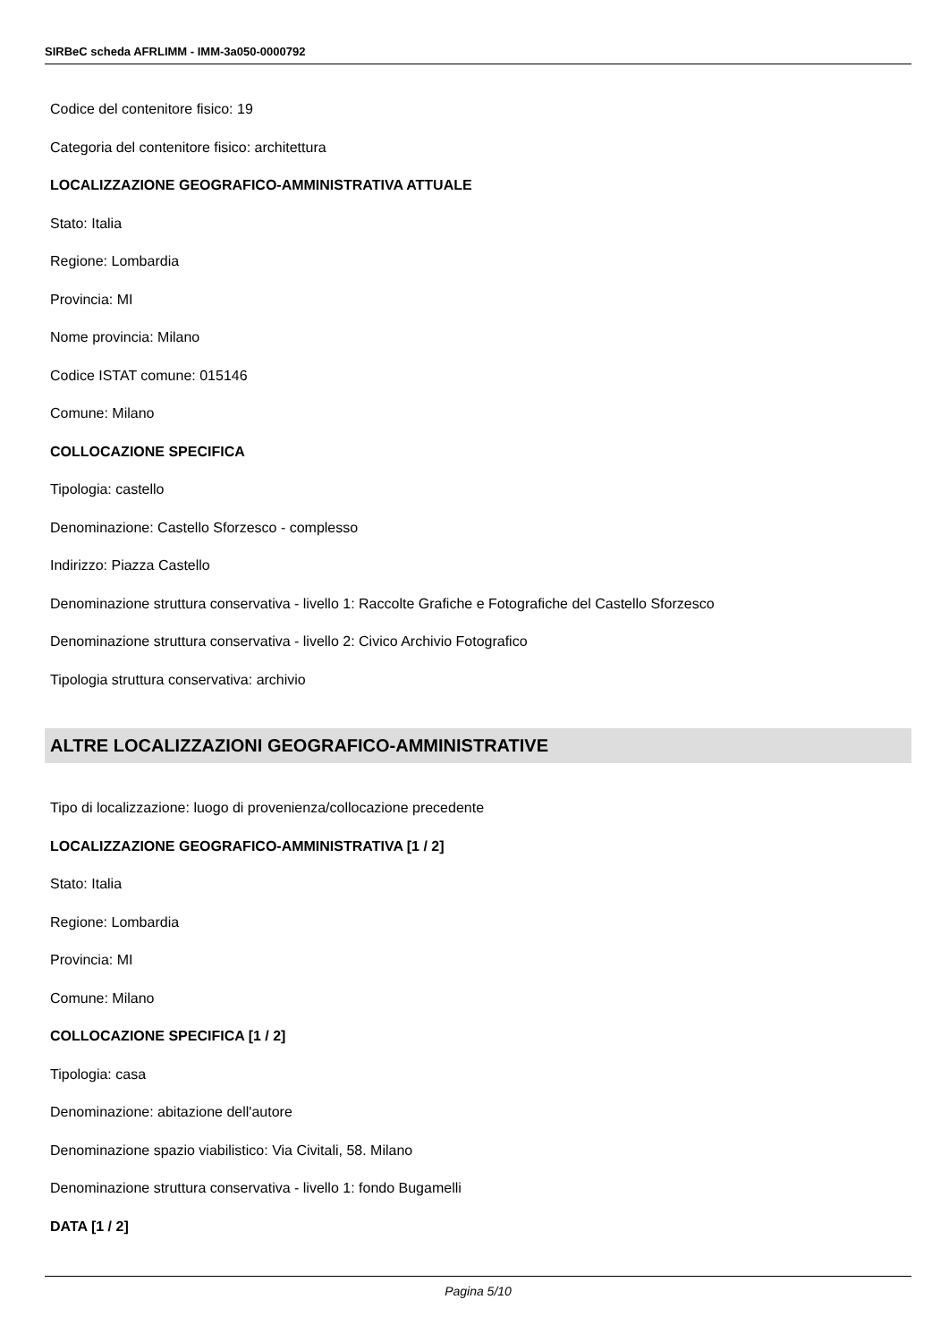SIRBeC scheda AFRLIMM - IMM-3a050-0000792
Codice del contenitore fisico: 19
Categoria del contenitore fisico: architettura
LOCALIZZAZIONE GEOGRAFICO-AMMINISTRATIVA ATTUALE
Stato: Italia
Regione: Lombardia
Provincia: MI
Nome provincia: Milano
Codice ISTAT comune: 015146
Comune: Milano
COLLOCAZIONE SPECIFICA
Tipologia: castello
Denominazione: Castello Sforzesco - complesso
Indirizzo: Piazza Castello
Denominazione struttura conservativa - livello 1: Raccolte Grafiche e Fotografiche del Castello Sforzesco
Denominazione struttura conservativa - livello 2: Civico Archivio Fotografico
Tipologia struttura conservativa: archivio
ALTRE LOCALIZZAZIONI GEOGRAFICO-AMMINISTRATIVE
Tipo di localizzazione: luogo di provenienza/collocazione precedente
LOCALIZZAZIONE GEOGRAFICO-AMMINISTRATIVA [1 / 2]
Stato: Italia
Regione: Lombardia
Provincia: MI
Comune: Milano
COLLOCAZIONE SPECIFICA [1 / 2]
Tipologia: casa
Denominazione: abitazione dell'autore
Denominazione spazio viabilistico: Via Civitali, 58. Milano
Denominazione struttura conservativa - livello 1: fondo Bugamelli
DATA [1 / 2]
Pagina 5/10